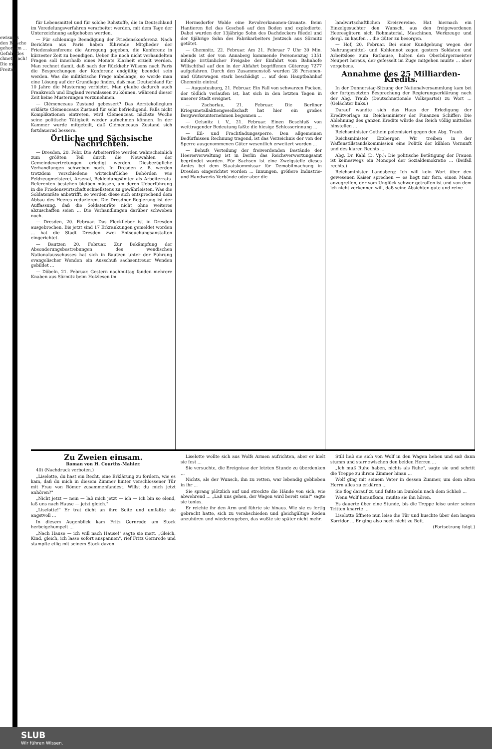ewismus den Bolsche gehorsam ... Gefahr des chnet. nach! Die m Freitag
für Lebensmittel und für solche Rohstoffe, die in Deutschland im Veredelungsverfahren verarbeitet werden, mit dem Tage der Unterzeichnung aufgehoben werden.
— Für schleunige Beendigung der Friedenskonferenz. Nach Berichten aus Paris haben führende Mitglieder der Friedenskonferenz die Anregung gegeben, die Konferenz in kürzester Zeit zu beendigen. Ueber die noch nicht verhandelten Fragen soll innerhalb eines Monats Klarheit erzielt werden. Man rechnet damit, daß nach der Rückkehr Wilsons nach Paris die Besprechungen der Konferenz endgültig beendet sein werden. Was die militärische Frage anbelange, so werde man eine Lösung auf der Grundlage finden, daß man Deutschland für 10 Jahre die Musterung verbietet. Man glaube dadurch auch Frankreich und England veranlassen zu können, während dieser Zeit keine Musterungen vorzunehmen.
— Clémenceaus Zustand gebessert? Das Aerztekollegium erklärte Clémenceaus Zustand für sehr befriedigend. Falls nicht Komplikationen eintreten, wird Clémenceau nächste Woche seine politische Tätigkeit wieder aufnehmen können. In der Kammer wurde mitgeteilt, daß Clémenceaus Zustand sich fortdauernd bessere.
Örtliche und Sächsische Nachrichten.
— Dresden, 20. Febr. Die Arbeiterräte werden wahrscheinlich zum größten Teil durch die Neuwahlen der Gemeindevertretungen erledigt werden. Diesbezügliche Verhandlungen schweben noch. In Dresden z. B. werden trotzdem verschiedene wirtschaftliche Behörden wie Feldzeugmeisterei, Arsenal, Bekleidungsämter als Arbeiterrats-Referenten bestehen bleiben müssen, um deren Ueberführung in die Friedenswirtschaft schnellstens zu gewährleisten. Was die Soldatenräte anbetrifft, so werden diese sich entsprechend dem Abbau des Heeres reduzieren. Die Dresdner Regierung ist der Auffassung, daß die Soldatenräte nicht ohne weiteres abzuschaffen seien ... Die Verhandlungen darüber schweben noch.
— Dresden, 20. Februar. Das Fleckfieber ist in Dresden ausgebrochen. Bis jetzt sind 17 Erkrankungen gemeldet worden ... hat die Stadt Dresden zwei Entseuchungsanstalten eingerichtet.
— Bautzen 20. Februar. Zur Bekämpfung der Absonderungsbestrebungen des wendischen Nationalausschusses hat sich in Bautzen unter der Führung evangelischer Wenden ein Ausschuß sachsentreuer Wenden gebildet ...
— Döbeln, 21. Februar. Gestern nachmittag fanden mehrere Knaben aus Sörmitz beim Holzlesen im
Hermsdorfer Walde eine Revolverkanonen-Granate. Beim Hantieren fiel das Geschoß auf den Boden und explodierte. Dabei wurden der 13jährige Sohn des Dachdeckers Riedel und der 8jährige Sohn des Fabrikarbeiters Jentzsch aus Sörmitz getötet.
— Chemnitz, 22. Februar. Am 21. Februar 7 Uhr 30 Min. abends ist der von Annaberg kommende Personenzug 1351 infolge irrtümlicher Freigabe der Einfahrt vom Bahnhofe Wilischthal auf den in der Abfahrt begriffenen Güterzug 7277 aufgefahren. Durch den Zusammenstoß wurden 28 Personen- und Güterwagen stark beschädigt ... auf dem Hauptbahnhof Chemnitz eintraf.
— Augustusburg, 21. Februar. Ein Fall von schwarzen Pocken, der tödlich verlaufen ist, hat sich in den letzten Tagen in unserer Stadt ereignet.
— Zschorlau, 21. Februar. Die Berliner Kriegsmetallaktiengesellschaft hat hier ein großes Bergwerksunternehmen begonnen ...
— Oelsnitz i. V., 21. Februar. Einen Beschluß von weittragender Bedeutung faßte die hiesige Schlosserinnung ...
— Eil- und Frachtladungssperre. Den allgemeinen Bedürfnissen Rechnung tragend, ist das Verzeichnis der von der Sperre ausgenommenen Güter wesentlich erweitert worden ...
— Behufs Verteilung der freiwerdenden Bestände der Heeresverwaltung ist in Berlin das Reichsverwertungsamt begründet worden. Für Sachsen ist eine Zweigstelle dieses Amtes bei dem Staatskommissar für Demobilmachung in Dresden eingerichtet worden ... Innungen, größere Industrie- und Handwerks-Verbände oder aber die
landwirtschaftlichen Kreisvereine. Hat hiernach ein Einzelgesuchter den Wunsch, aus den freigewordenen Heeresgütern sich Rohmaterial, Maschinen, Werkzeuge und dergl. zu kaufen ... die Güter zu besorgen.
— Hof, 20. Februar. Bei einer Kundgebung wegen der Nahrungsmittel- und Kohlennot zogen gestern Soldaten und Arbeitslose zum Rathause, holten den Oberbürgermeister Neupert heraus, der gefesselt im Zuge mitgehen mußte ... aber vergebens.
Annahme des 25 Milliarden-Kredits.
In der Donnerstag-Sitzung der Nationalversammlung kam bei der fortgesetzten Besprechung der Regierungserklärung noch der Abg. Traub (Deutschnationale Volkspartei) zu Wort ... (Gelächter links.)
Darauf wandte sich das Haus der Erledigung der Kreditvorlage zu. Reichsminister der Finanzen Schiffer: Die Ablehnung des ganzen Kredits würde das Reich völlig mittellos hinstellen ...
Reichsminister Gothein polemisiert gegen den Abg. Traub.
Reichsminister Erzberger: Wir treiben in der Waffenstillstandskommission eine Politik der kühlen Vernunft und des klaren Rechts ...
Abg. Dr. Kahl (D. Vp.): Die politische Betätigung der Frauen ist keineswegs ein Monopol der Sozialdemokratie ... (Beifall rechts.)
Reichsminister Landsberg: Ich will kein Wort über den gewesenen Kaiser sprechen — es liegt mir fern, einen Mann anzugreifen, der vom Unglück schwer getroffen ist und von dem ich nicht verkennen will, daß seine Absichten gute und reine
Zu Zweien einsam.
Roman von H. Courths-Mahler.
40) (Nachdruck verboten.)
„Liselotte, du hast ein Recht, eine Erklärung zu fordern, wie es kam, daß du mich in diesem Zimmer hinter verschlossener Tür mit Frau von Römer zusammenfandest. Willst du mich jetzt anhören?"
„Nicht jetzt — nein — laß mich jetzt — ich — ich bin so elend, laß uns nach Hause — jetzt gleich."
„Liselotte!" Er trat dicht an ihre Seite und umfaßte sie angstvoll ...
In diesem Augenblick kam Fritz Gernrode am Stock herbeigehumpelt ...
„Nach Hause — ich will nach Hause!" sagte sie matt. „Gleich, Kind, gleich, ich lasse sofort anspannen", rief Fritz Gernrode und stampfte eilig mit seinem Stock davon.
Liselotte wollte sich aus Wolfs Armen aufrichten, aber er hielt sie fest ...
Sie versuchte, die Ereignisse der letzten Stunde zu überdenken ...
Nichts, als der Wunsch, ihn zu retten, war lebendig geblieben in ihr ...
Sie sprang plötzlich auf und streckte die Hände von sich, wie abwehrend ... „Laß uns gehen, der Wagen wird bereit sein!" sagte sie tonlos.
Er reichte ihr den Arm und führte sie hinaus. Wie sie es fertig gebracht hatte, sich zu verabschieden und gleichgültige Reden anzuhören und wiederzugeben, das wußte sie später nicht mehr.
Still ließ sie sich von Wolf in den Wagen heben und saß dann stumm und starr zwischen den beiden Herren ...
„Ich muß Ruhe haben, nichts als Ruhe", sagte sie und schritt die Treppe zu ihrem Zimmer hinan ...
Wolf ging mit seinem Vater in dessen Zimmer, um dem alten Herrn alles zu erklären ...
Sie flog darauf zu und faßte im Dunkeln nach dem Schloß ...
Wenn Wolf heraufkam, mußte sie ihn hören.
Es dauerte über eine Stunde, bis die Treppe leise unter seinen Tritten knarrte ...
Liselotte öffnete nun leise die Tür und huschte über den langen Korridor ... Er ging also noch nicht zu Bett.
(Fortsetzung folgt.)
SLUB
Wir führen Wissen.